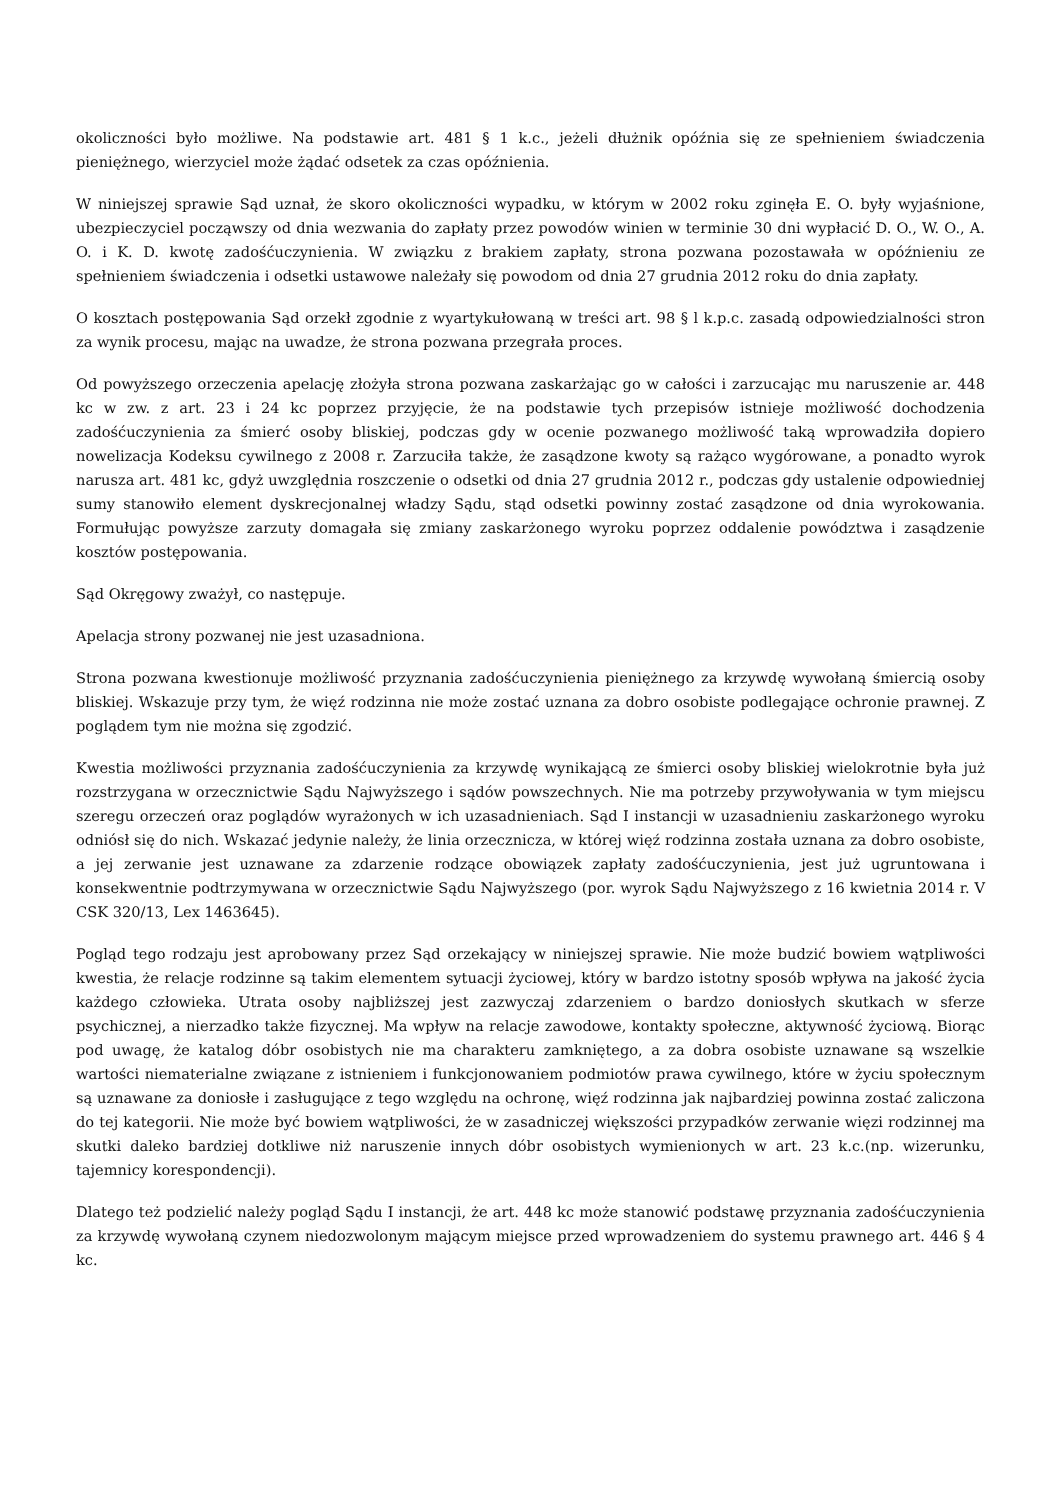okoliczności było możliwe. Na podstawie art. 481 § 1 k.c., jeżeli dłużnik opóźnia się ze spełnieniem świadczenia pieniężnego, wierzyciel może żądać odsetek za czas opóźnienia.
W niniejszej sprawie Sąd uznał, że skoro okoliczności wypadku, w którym w 2002 roku zginęła E. O. były wyjaśnione, ubezpieczyciel począwszy od dnia wezwania do zapłaty przez powodów winien w terminie 30 dni wypłacić D. O., W. O., A. O. i K. D. kwotę zadośćuczynienia. W związku z brakiem zapłaty, strona pozwana pozostawała w opóźnieniu ze spełnieniem świadczenia i odsetki ustawowe należały się powodom od dnia 27 grudnia 2012 roku do dnia zapłaty.
O kosztach postępowania Sąd orzekł zgodnie z wyartykułowaną w treści art. 98 § l k.p.c. zasadą odpowiedzialności stron za wynik procesu, mając na uwadze, że strona pozwana przegrała proces.
Od powyższego orzeczenia apelację złożyła strona pozwana zaskarżając go w całości i zarzucając mu naruszenie ar. 448 kc w zw. z art. 23 i 24 kc poprzez przyjęcie, że na podstawie tych przepisów istnieje możliwość dochodzenia zadośćuczynienia za śmierć osoby bliskiej, podczas gdy w ocenie pozwanego możliwość taką wprowadziła dopiero nowelizacja Kodeksu cywilnego z 2008 r. Zarzuciła także, że zasądzone kwoty są rażąco wygórowane, a ponadto wyrok narusza art. 481 kc, gdyż uwzględnia roszczenie o odsetki od dnia 27 grudnia 2012 r., podczas gdy ustalenie odpowiedniej sumy stanowiło element dyskrecjonalnej władzy Sądu, stąd odsetki powinny zostać zasądzone od dnia wyrokowania. Formułując powyższe zarzuty domagała się zmiany zaskarżonego wyroku poprzez oddalenie powództwa i zasądzenie kosztów postępowania.
Sąd Okręgowy zważył, co następuje.
Apelacja strony pozwanej nie jest uzasadniona.
Strona pozwana kwestionuje możliwość przyznania zadośćuczynienia pieniężnego za krzywdę wywołaną śmiercią osoby bliskiej. Wskazuje przy tym, że więź rodzinna nie może zostać uznana za dobro osobiste podlegające ochronie prawnej. Z poglądem tym nie można się zgodzić.
Kwestia możliwości przyznania zadośćuczynienia za krzywdę wynikającą ze śmierci osoby bliskiej wielokrotnie była już rozstrzygana w orzecznictwie Sądu Najwyższego i sądów powszechnych. Nie ma potrzeby przywoływania w tym miejscu szeregu orzeczeń oraz poglądów wyrażonych w ich uzasadnieniach. Sąd I instancji w uzasadnieniu zaskarżonego wyroku odniósł się do nich. Wskazać jedynie należy, że linia orzecznicza, w której więź rodzinna została uznana za dobro osobiste, a jej zerwanie jest uznawane za zdarzenie rodzące obowiązek zapłaty zadośćuczynienia, jest już ugruntowana i konsekwentnie podtrzymywana w orzecznictwie Sądu Najwyższego (por. wyrok Sądu Najwyższego z 16 kwietnia 2014 r. V CSK 320/13, Lex 1463645).
Pogląd tego rodzaju jest aprobowany przez Sąd orzekający w niniejszej sprawie. Nie może budzić bowiem wątpliwości kwestia, że relacje rodzinne są takim elementem sytuacji życiowej, który w bardzo istotny sposób wpływa na jakość życia każdego człowieka. Utrata osoby najbliższej jest zazwyczaj zdarzeniem o bardzo doniosłych skutkach w sferze psychicznej, a nierzadko także fizycznej. Ma wpływ na relacje zawodowe, kontakty społeczne, aktywność życiową. Biorąc pod uwagę, że katalog dóbr osobistych nie ma charakteru zamkniętego, a za dobra osobiste uznawane są wszelkie wartości niematerialne związane z istnieniem i funkcjonowaniem podmiotów prawa cywilnego, które w życiu społecznym są uznawane za doniosłe i zasługujące z tego względu na ochronę, więź rodzinna jak najbardziej powinna zostać zaliczona do tej kategorii. Nie może być bowiem wątpliwości, że w zasadniczej większości przypadków zerwanie więzi rodzinnej ma skutki daleko bardziej dotkliwe niż naruszenie innych dóbr osobistych wymienionych w art. 23 k.c.(np. wizerunku, tajemnicy korespondencji).
Dlatego też podzielić należy pogląd Sądu I instancji, że art. 448 kc może stanowić podstawę przyznania zadośćuczynienia za krzywdę wywołaną czynem niedozwolonym mającym miejsce przed wprowadzeniem do systemu prawnego art. 446 § 4 kc.